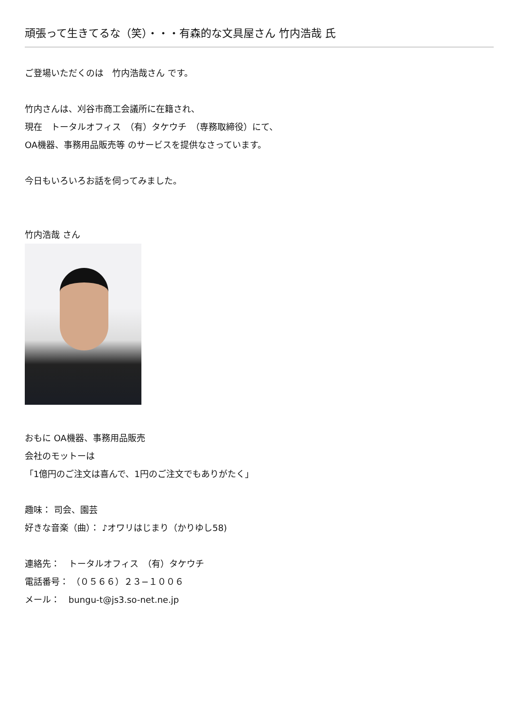頑張って生きてるな（笑）・・・有森的な文具屋さん 竹内浩哉 氏
ご登場いただくのは　竹内浩哉さん です。
竹内さんは、刈谷市商工会議所に在籍され、
現在　トータルオフィス　（有）タケウチ　（専務取締役）にて、
OA機器、事務用品販売等 のサービスを提供なさっています。
今日もいろいろお話を伺ってみました。
竹内浩哉 さん
おもに OA機器、事務用品販売
会社のモットーは
「1億円のご注文は喜んで、1円のご注文でもありがたく」
趣味： 司会、園芸
好きな音楽（曲）： ♪オワリはじまり（かりゆし58)
連絡先：　トータルオフィス　（有）タケウチ
電話番号： （０５６６）２３−１００６
メール：　bungu-t@js3.so-net.ne.jp